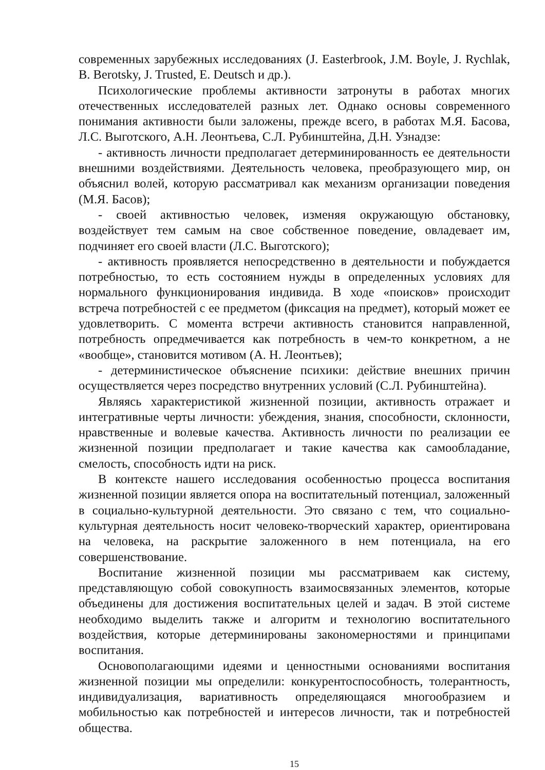современных зарубежных исследованиях (J. Easterbrook, J.M. Boyle, J. Rychlak, B. Berotsky, J. Trusted, E. Deutsch и др.).
Психологические проблемы активности затронуты в работах многих отечественных исследователей разных лет. Однако основы современного понимания активности были заложены, прежде всего, в работах М.Я. Басова, Л.С. Выготского, А.Н. Леонтьева, С.Л. Рубинштейна, Д.Н. Узнадзе:
- активность личности предполагает детерминированность ее деятельности внешними воздействиями. Деятельность человека, преобразующего мир, он объяснил волей, которую рассматривал как механизм организации поведения (М.Я. Басов);
- своей активностью человек, изменяя окружающую обстановку, воздействует тем самым на свое собственное поведение, овладевает им, подчиняет его своей власти (Л.С. Выготского);
- активность проявляется непосредственно в деятельности и побуждается потребностью, то есть состоянием нужды в определенных условиях для нормального функционирования индивида. В ходе «поисков» происходит встреча потребностей с ее предметом (фиксация на предмет), который может ее удовлетворить. С момента встречи активность становится направленной, потребность опредмечивается как потребность в чем-то конкретном, а не «вообще», становится мотивом (А. Н. Леонтьев);
- детерминистическое объяснение психики: действие внешних причин осуществляется через посредство внутренних условий (С.Л. Рубинштейна).
Являясь характеристикой жизненной позиции, активность отражает и интегративные черты личности: убеждения, знания, способности, склонности, нравственные и волевые качества. Активность личности по реализации ее жизненной позиции предполагает и такие качества как самообладание, смелость, способность идти на риск.
В контексте нашего исследования особенностью процесса воспитания жизненной позиции является опора на воспитательный потенциал, заложенный в социально-культурной деятельности. Это связано с тем, что социально-культурная деятельность носит человеко-творческий характер, ориентирована на человека, на раскрытие заложенного в нем потенциала, на его совершенствование.
Воспитание жизненной позиции мы рассматриваем как систему, представляющую собой совокупность взаимосвязанных элементов, которые объединены для достижения воспитательных целей и задач. В этой системе необходимо выделить также и алгоритм и технологию воспитательного воздействия, которые детерминированы закономерностями и принципами воспитания.
Основополагающими идеями и ценностными основаниями воспитания жизненной позиции мы определили: конкурентоспособность, толерантность, индивидуализация, вариативность определяющаяся многообразием и мобильностью как потребностей и интересов личности, так и потребностей общества.
15